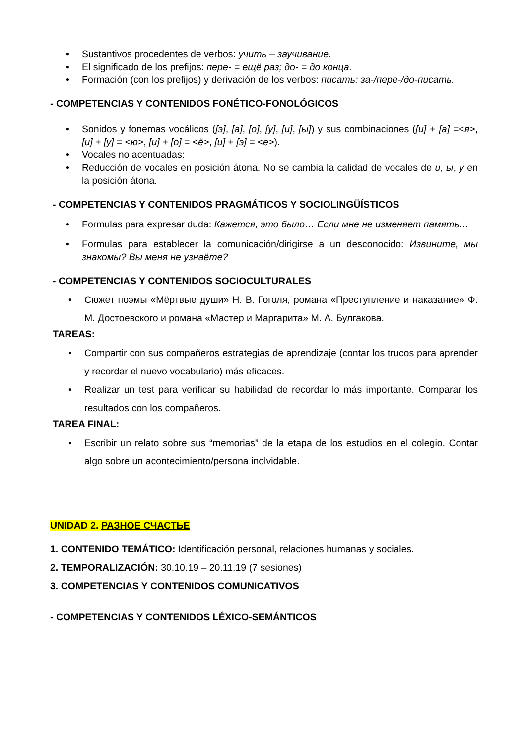Sustantivos procedentes de verbos: учить – заучивание.
El significado de los prefijos: пере- = ещё раз; до- = до конца.
Formación (con los prefijos) y derivación de los verbos: писать: за-/пере-/до-писать.
- COMPETENCIAS Y CONTENIDOS FONÉTICO-FONOLÓGICOS
Sonidos y fonemas vocálicos ([э], [а], [о], [у], [и], [ы]) y sus combinaciones ([и] + [а] =<я>, [и] + [у] = <ю>, [и] + [о] = <ё>, [и] + [э] = <е>).
Vocales no acentuadas:
Reducción de vocales en posición átona. No se cambia la calidad de vocales de и, ы, у en la posición átona.
- COMPETENCIAS Y CONTENIDOS PRAGMÁTICOS Y SOCIOLINGÜÍSTICOS
Formulas para expresar duda: Кажется, это было… Если мне не изменяет память…
Formulas para establecer la comunicación/dirigirse a un desconocido: Извините, мы знакомы? Вы меня не узнаёте?
- COMPETENCIAS Y CONTENIDOS SOCIOCULTURALES
Сюжет поэмы «Мёртвые души» Н. В. Гоголя, романа «Преступление и наказание» Ф. М. Достоевского и романа «Мастер и Маргарита» М. А. Булгакова.
TAREAS:
Compartir con sus compañeros estrategias de aprendizaje (contar los trucos para aprender y recordar el nuevo vocabulario) más eficaces.
Realizar un test para verificar su habilidad de recordar lo más importante. Comparar los resultados con los compañeros.
TAREA FINAL:
Escribir un relato sobre sus “memorias” de la etapa de los estudios en el colegio. Contar algo sobre un acontecimiento/persona inolvidable.
UNIDAD 2. РАЗНОЕ СЧАСТЬЕ
1. CONTENIDO TEMÁTICO: Identificación personal, relaciones humanas y sociales.
2. TEMPORALIZACIÓN: 30.10.19 – 20.11.19 (7 sesiones)
3. COMPETENCIAS Y CONTENIDOS COMUNICATIVOS
- COMPETENCIAS Y CONTENIDOS LÉXICO-SEMÁNTICOS